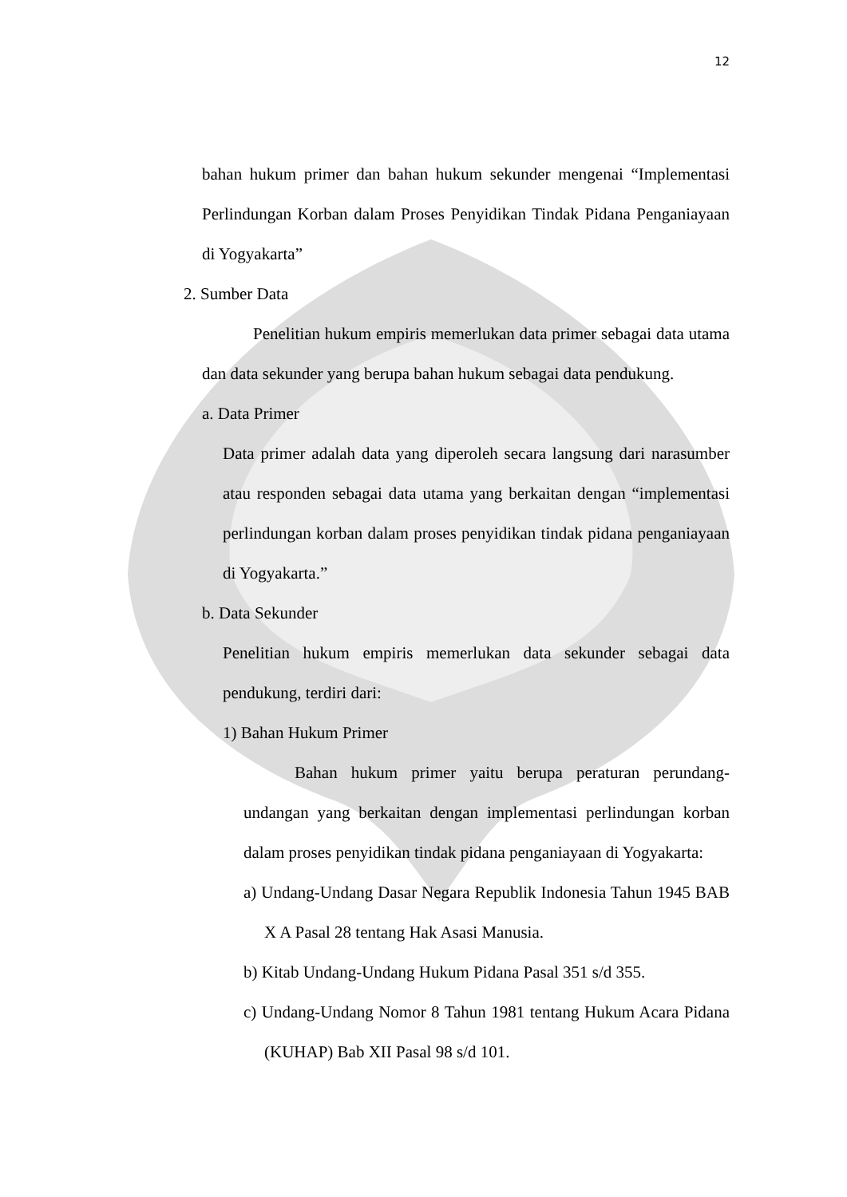12
bahan hukum primer dan bahan hukum sekunder mengenai “Implementasi Perlindungan Korban dalam Proses Penyidikan Tindak Pidana Penganiayaan di Yogyakarta”
2. Sumber Data
Penelitian hukum empiris memerlukan data primer sebagai data utama dan data sekunder yang berupa bahan hukum sebagai data pendukung.
a. Data Primer
Data primer adalah data yang diperoleh secara langsung dari narasumber atau responden sebagai data utama yang berkaitan dengan “implementasi perlindungan korban dalam proses penyidikan tindak pidana penganiayaan di Yogyakarta.”
b. Data Sekunder
Penelitian hukum empiris memerlukan data sekunder sebagai data pendukung, terdiri dari:
1) Bahan Hukum Primer
Bahan hukum primer yaitu berupa peraturan perundang-undangan yang berkaitan dengan implementasi perlindungan korban dalam proses penyidikan tindak pidana penganiayaan di Yogyakarta:
a) Undang-Undang Dasar Negara Republik Indonesia Tahun 1945 BAB X A Pasal 28 tentang Hak Asasi Manusia.
b) Kitab Undang-Undang Hukum Pidana Pasal 351 s/d 355.
c) Undang-Undang Nomor 8 Tahun 1981 tentang Hukum Acara Pidana (KUHAP) Bab XII Pasal 98 s/d 101.